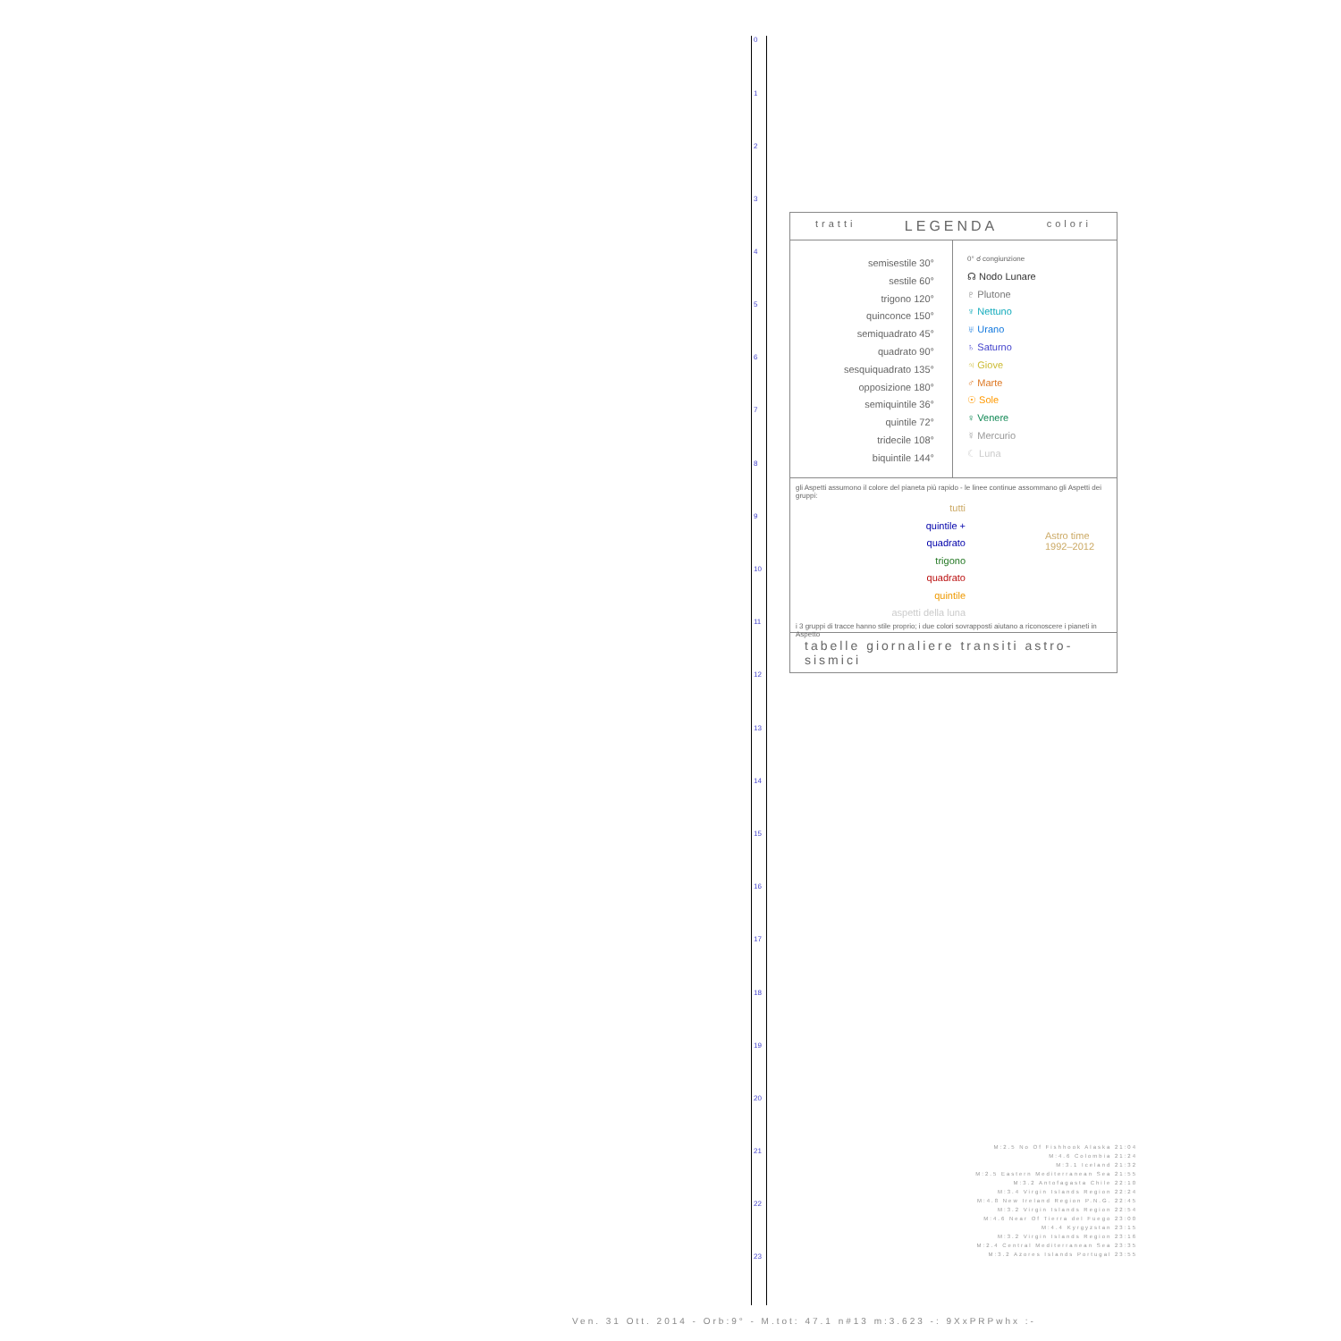0
1
2
3
4
5
6
7
8
9
10
11
12
13
14
15
16
17
18
19
20
21
22
23
tratti LEGENDA colori
semisestile 30°
sestile 60°
trigono 120°
quinconce 150°
semiquadrato 45°
quadrato 90°
sesquiquadrato 135°
opposizione 180°
semiquintile 36°
quintile 72°
tridecile 108°
biquintile 144°
0° ☌ congiunzione
☊ Nodo Lunare
♇ Plutone
♆ Nettuno
♅ Urano
♄ Saturno
♃ Giove
♂ Marte
☉ Sole
♀ Venere
☿ Mercurio
☾ Luna
gli Aspetti assumono il colore del pianeta più rapido - le linee continue assommano gli Aspetti dei gruppi:
tutti
quintile + quadrato
trigono
quadrato
quintile
aspetti della luna
Astro time
1992–2012
i 3 gruppi di tracce hanno stile proprio; i due colori sovrapposti aiutano a riconoscere i pianeti in Aspetto
tabelle giornaliere transiti astro-sismici
M:2.5 No Of Fishhook Alaska 21:04
M:4.6 Colombia 21:24
M:3.1 Iceland 21:32
M:2.5 Eastern Mediterranean Sea 21:55
M:3.2 Antofagasta Chile 22:10
M:3.4 Virgin Islands Region 22:24
M:4.8 New Ireland Region P.N.G. 22:45
M:3.2 Virgin Islands Region 22:54
M:4.6 Near Of Tierra del Fuego 23:00
M:4.4 Kyrgyzstan 23:15
M:3.2 Virgin Islands Region 23:16
M:2.4 Central Mediterranean Sea 23:35
M:3.2 Azores Islands Portugal 23:55
Ven. 31 Ott. 2014 - Orb:9° - M.tot: 47.1 n#13 m:3.623 -: 9XxPRPwhx :-